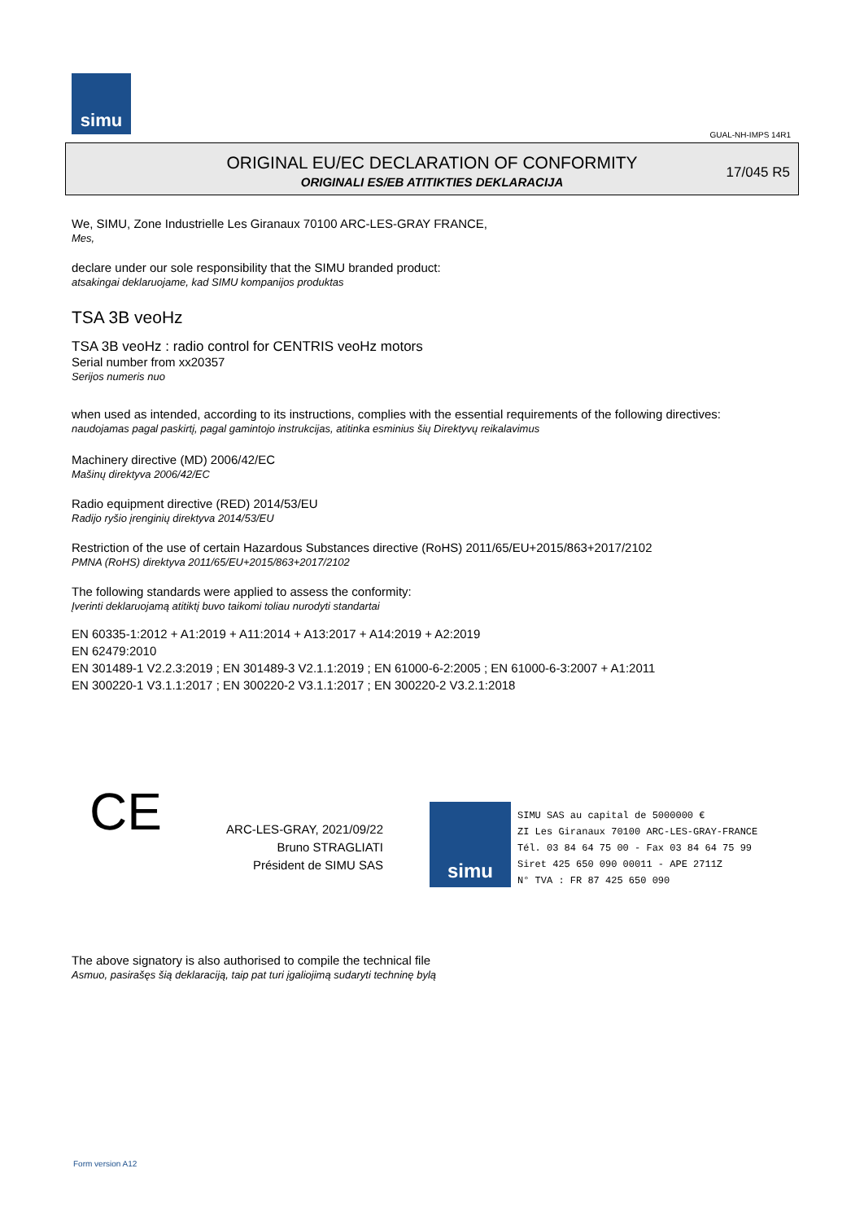simu
GUAL-NH-IMPS 14R1
ORIGINAL EU/EC DECLARATION OF CONFORMITY
ORIGINALI ES/EB ATITIKTIES DEKLARACIJA
17/045 R5
We, SIMU, Zone Industrielle Les Giranaux 70100 ARC-LES-GRAY FRANCE,
Mes,
declare under our sole responsibility that the SIMU branded product:
atsakingai deklaruojame, kad SIMU kompanijos produktas
TSA 3B veoHz
TSA 3B veoHz : radio control for CENTRIS veoHz motors
Serial number from xx20357
Serijos numeris nuo
when used as intended, according to its instructions, complies with the essential requirements of the following directives:
naudojamas pagal paskirtį, pagal gamintojo instrukcijas, atitinka esminius šių Direktyvų reikalavimus
Machinery directive (MD) 2006/42/EC
Mašinų direktyva 2006/42/EC
Radio equipment directive (RED) 2014/53/EU
Radijo ryšio įrenginių direktyva 2014/53/EU
Restriction of the use of certain Hazardous Substances directive (RoHS) 2011/65/EU+2015/863+2017/2102
PMNA (RoHS) direktyva 2011/65/EU+2015/863+2017/2102
The following standards were applied to assess the conformity:
Įverinti deklaruojamą atitiktį buvo taikomi toliau nurodyti standartai
EN 60335-1:2012 + A1:2019 + A11:2014 + A13:2017 + A14:2019 + A2:2019
EN 62479:2010
EN 301489-1 V2.2.3:2019 ; EN 301489-3 V2.1.1:2019 ; EN 61000-6-2:2005 ; EN 61000-6-3:2007 + A1:2011
EN 300220-1 V3.1.1:2017 ; EN 300220-2 V3.1.1:2017 ; EN 300220-2 V3.2.1:2018
CE
ARC-LES-GRAY, 2021/09/22
Bruno STRAGLIATI
Président de SIMU SAS
simu
SIMU SAS au capital de 5000000 €
ZI Les Giranaux 70100 ARC-LES-GRAY-FRANCE
Tél. 03 84 64 75 00 - Fax 03 84 64 75 99
Siret 425 650 090 00011 - APE 2711Z
N° TVA : FR 87 425 650 090
The above signatory is also authorised to compile the technical file
Asmuo, pasirašęs šią deklaraciją, taip pat turi įgaliojimą sudaryti techninę bylą
Form version A12